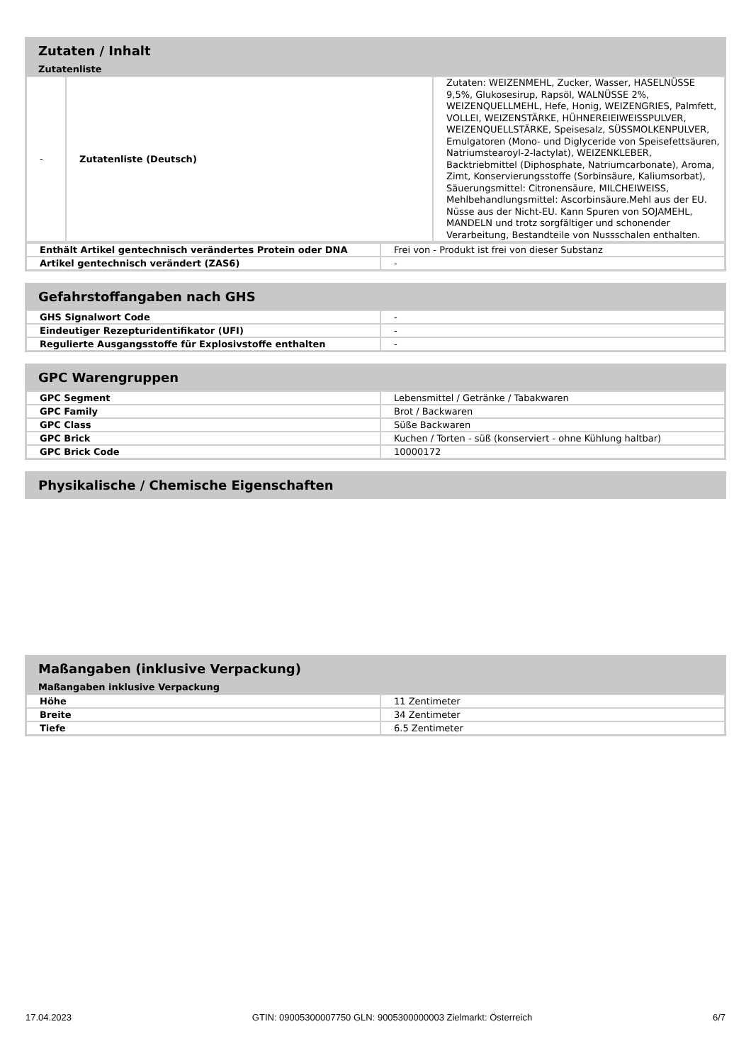Zutaten / Inhalt
Zutatenliste
| - | Zutatenliste (Deutsch) | Zutaten: WEIZENMEHL, Zucker, Wasser, HASELNÜSSE 9,5%, Glukosesirup, Rapsöl, WALNÜSSE 2%, WEIZENQUELLMEHL, Hefe, Honig, WEIZENGRIES, Palmfett, VOLLEI, WEIZENSTÄRKE, HÜHNEREIEIWEISSPULVER, WEIZENQUELLSTÄRKE, Speisesalz, SÜSSMOLKENPULVER, Emulgatoren (Mono- und Diglyceride von Speisefettsäuren, Natriumstearoyl-2-lactylat), WEIZENKLEBER, Backtriebmittel (Diphosphate, Natriumcarbonate), Aroma, Zimt, Konservierungsstoffe (Sorbinsäure, Kaliumsorbat), Säuerungsmittel: Citronensäure, MILCHEIWEISS, Mehlbehandlungsmittel: Ascorbinsäure.Mehl aus der EU. Nüsse aus der Nicht-EU. Kann Spuren von SOJAMEHL, MANDELN und trotz sorgfältiger und schonender Verarbeitung, Bestandteile von Nussschalen enthalten. |
| Enthält Artikel gentechnisch verändertes Protein oder DNA | Frei von - Produkt ist frei von dieser Substanz |
| Artikel gentechnisch verändert (ZAS6) | - |
Gefahrstoffangaben nach GHS
| GHS Signalwort Code | - |
| Eindeutiger Rezepturidentifikator (UFI) | - |
| Regulierte Ausgangsstoffe für Explosivstoffe enthalten | - |
GPC Warengruppen
| GPC Segment | Lebensmittel / Getränke / Tabakwaren |
| GPC Family | Brot / Backwaren |
| GPC Class | Süße Backwaren |
| GPC Brick | Kuchen / Torten - süß (konserviert - ohne Kühlung haltbar) |
| GPC Brick Code | 10000172 |
Physikalische / Chemische Eigenschaften
Maßangaben (inklusive Verpackung)
Maßangaben inklusive Verpackung
| Höhe | 11 Zentimeter |
| Breite | 34 Zentimeter |
| Tiefe | 6.5 Zentimeter |
17.04.2023 GTIN: 09005300007750 GLN: 9005300000003 Zielmarkt: Österreich 6/7